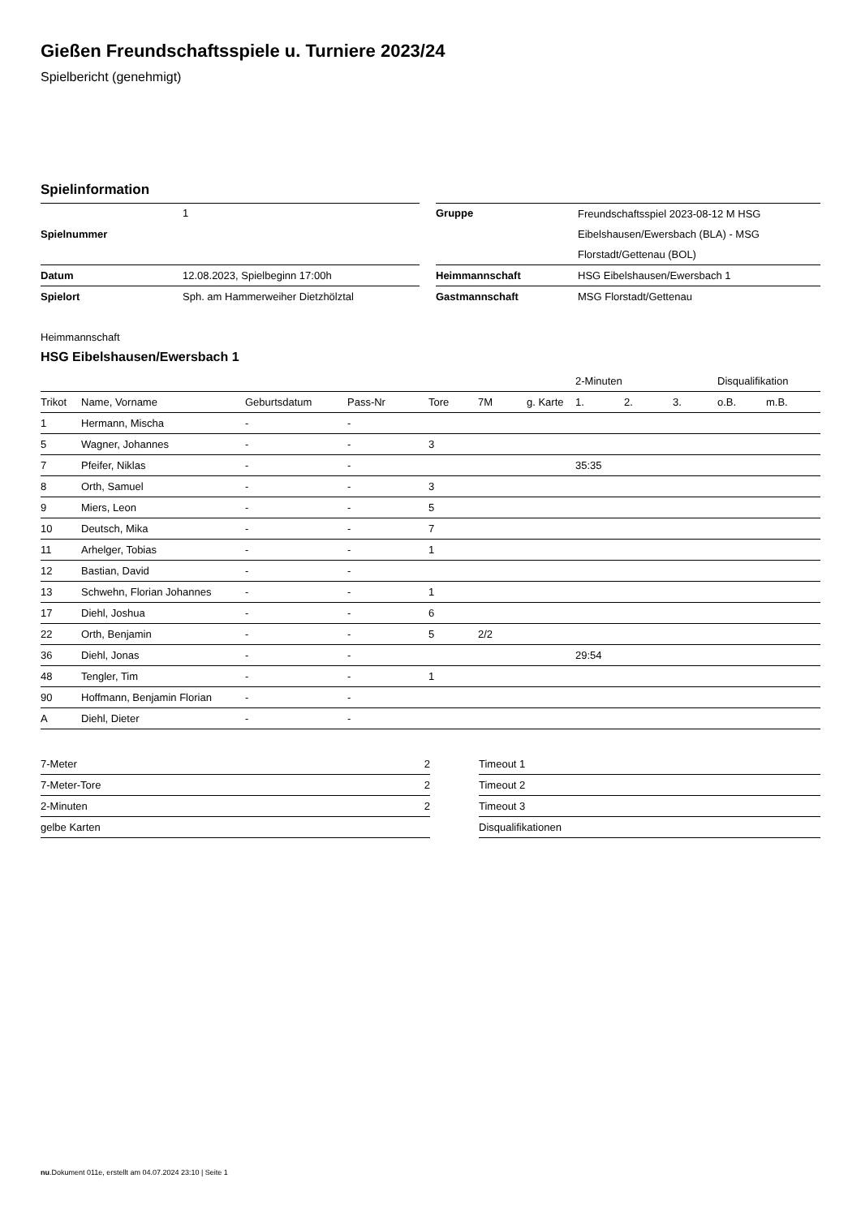Gießen Freundschaftsspiele u. Turniere 2023/24
Spielbericht (genehmigt)
Spielinformation
| Spielnummer | 1 | | Gruppe | Freundschaftsspiel 2023-08-12 M HSG Eibelshausen/Ewersbach (BLA) - MSG Florstadt/Gettenau (BOL) |
| Datum | 12.08.2023, Spielbeginn 17:00h | | Heimmannschaft | HSG Eibelshausen/Ewersbach 1 |
| Spielort | Sph. am Hammerweiher Dietzhölztal | | Gastmannschaft | MSG Florstadt/Gettenau |
Heimmannschaft
HSG Eibelshausen/Ewersbach 1
| | | | | | | | 2-Minuten | | | Disqualifikation | |
| --- | --- | --- | --- | --- | --- | --- | --- | --- | --- | --- | --- |
| Trikot | Name, Vorname | Geburtsdatum | Pass-Nr | Tore | 7M | g. Karte | 1. | 2. | 3. | o.B. | m.B. |
| 1 | Hermann, Mischa | - | - | | | | | | | | |
| 5 | Wagner, Johannes | - | - | 3 | | | | | | | |
| 7 | Pfeifer, Niklas | - | - | | | | 35:35 | | | | |
| 8 | Orth, Samuel | - | - | 3 | | | | | | | |
| 9 | Miers, Leon | - | - | 5 | | | | | | | |
| 10 | Deutsch, Mika | - | - | 7 | | | | | | | |
| 11 | Arhelger, Tobias | - | - | 1 | | | | | | | |
| 12 | Bastian, David | - | - | | | | | | | | |
| 13 | Schwehn, Florian Johannes | - | - | 1 | | | | | | | |
| 17 | Diehl, Joshua | - | - | 6 | | | | | | | |
| 22 | Orth, Benjamin | - | - | 5 | 2/2 | | | | | | |
| 36 | Diehl, Jonas | - | - | | | | 29:54 | | | | |
| 48 | Tengler, Tim | - | - | 1 | | | | | | | |
| 90 | Hoffmann, Benjamin Florian | - | - | | | | | | | | |
| A | Diehl, Dieter | - | - | | | | | | | | |
| 7-Meter | 2 |
| 7-Meter-Tore | 2 |
| 2-Minuten | 2 |
| gelbe Karten | |
| Timeout 1 |
| Timeout 2 |
| Timeout 3 |
| Disqualifikationen |
nu.Dokument 011e, erstellt am 04.07.2024 23:10 | Seite 1